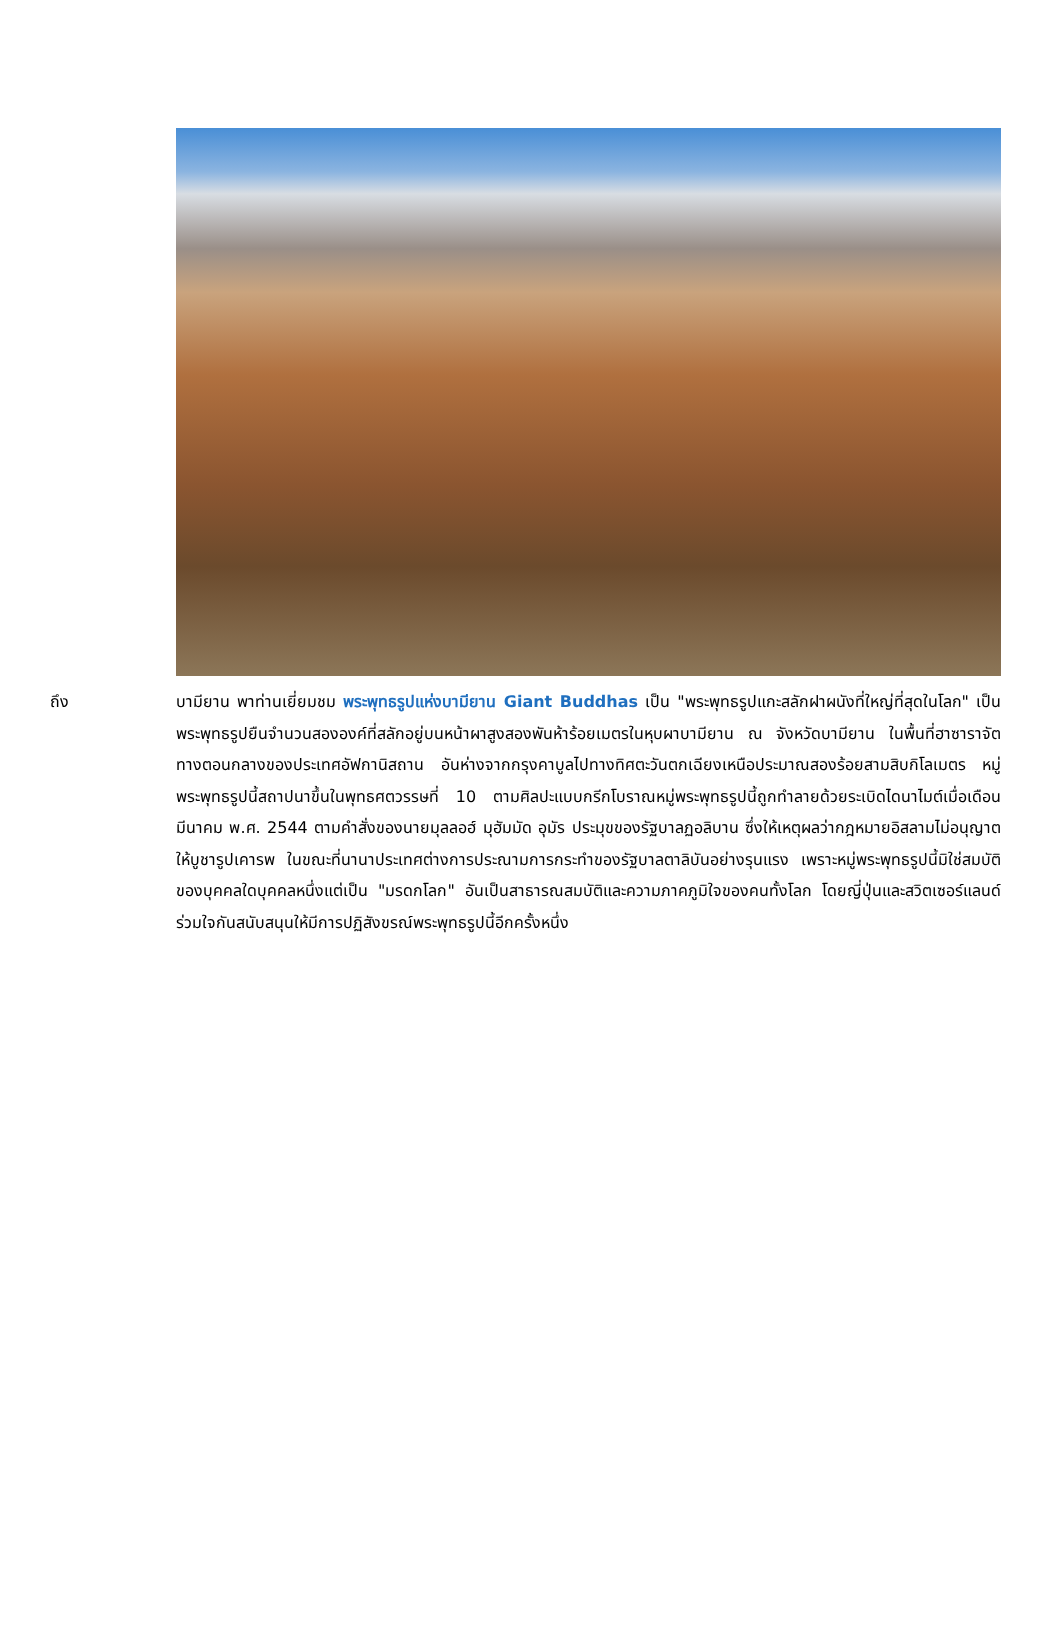ถึง บามียาน พาท่านเยี่ยมชม พระพุทธรูปแห่งบามียาน Giant Buddhas เป็น "พระพุทธรูปแกะสลักฝาผนังที่ใหญ่ที่สุดในโลก" เป็นพระพุทธรูปยืนจำนวนสององค์ที่สลักอยู่บนหน้าผาสูงสองพันห้าร้อยเมตรในหุบผาบามียาน ณ จังหวัดบามียาน ในพื้นที่ฮาซาราจัตทางตอนกลางของประเทศอัฟกานิสถาน อันห่างจากกรุงคาบูลไปทางทิศตะวันตกเฉียงเหนือประมาณสองร้อยสามสิบกิโลเมตร หมู่พระพุทธรูปนี้สถาปนาขึ้นในพุทธศตวรรษที่ 10 ตามศิลปะแบบกรีกโบราณหมู่พระพุทธรูปนี้ถูกทำลายด้วยระเบิดไดนาไมต์เมื่อเดือนมีนาคม พ.ศ. 2544 ตามคำสั่งของนายมุลลอฮ์ มุฮัมมัด อุมัร ประมุขของรัฐบาลฏอลิบาน ซึ่งให้เหตุผลว่ากฎหมายอิสลามไม่อนุญาตให้บูชารูปเคารพ ในขณะที่นานาประเทศต่างการประณามการกระทำของรัฐบาลตาลิบันอย่างรุนแรง เพราะหมู่พระพุทธรูปนี้มิใช่สมบัติของบุคคลใดบุคคลหนึ่งแต่เป็น "มรดกโลก" อันเป็นสาธารณสมบัติและความภาคภูมิใจของคนทั้งโลก โดยญี่ปุ่นและสวิตเซอร์แลนด์ร่วมใจกันสนับสนุนให้มีการปฏิสังขรณ์พระพุทธรูปนี้อีกครั้งหนึ่ง